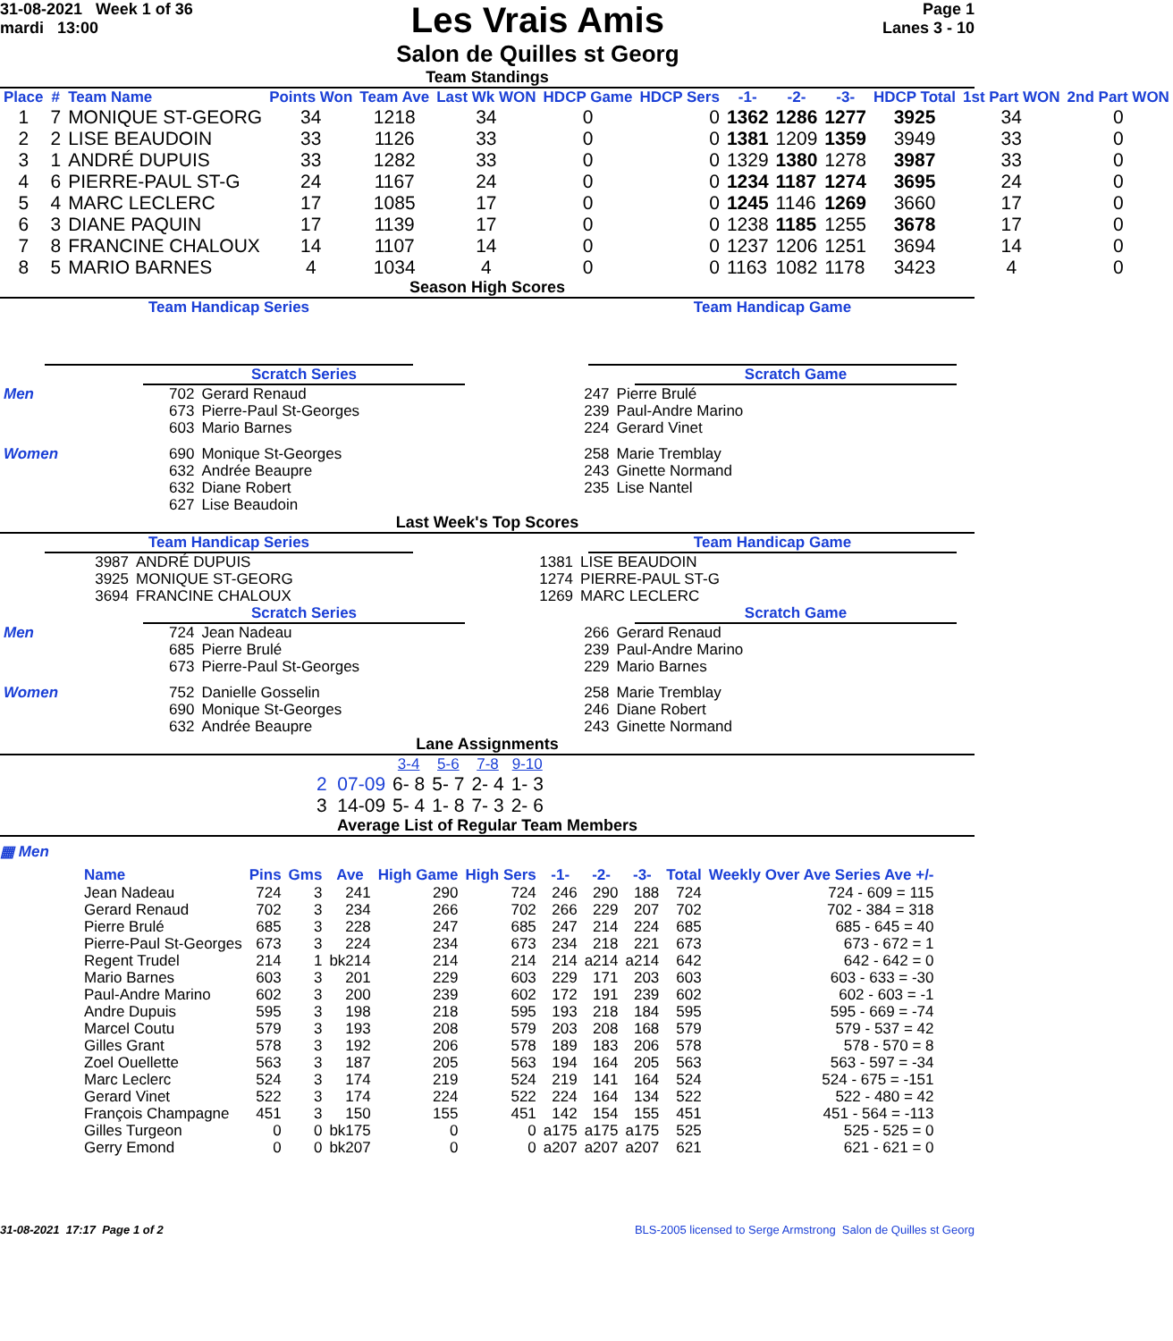31-08-2021 Week 1 of 36
mardi 13:00
Les Vrais Amis
Salon de Quilles st Georg
Page 1
Lanes 3 - 10
Team Standings
| Place | # | Team Name | Points Won | Team Ave | Last Wk WON | HDCP Game | HDCP Sers | -1- | -2- | -3- | HDCP Total | 1st Part WON | 2nd Part WON |
| --- | --- | --- | --- | --- | --- | --- | --- | --- | --- | --- | --- | --- | --- |
| 1 | 7 | MONIQUE ST-GEORG | 34 | 1218 | 34 | 0 | 0 | 1362 | 1286 | 1277 | 3925 | 34 | 0 |
| 2 | 2 | LISE BEAUDOIN | 33 | 1126 | 33 | 0 | 0 | 1381 | 1209 | 1359 | 3949 | 33 | 0 |
| 3 | 1 | ANDRÉ DUPUIS | 33 | 1282 | 33 | 0 | 0 | 1329 | 1380 | 1278 | 3987 | 33 | 0 |
| 4 | 6 | PIERRE-PAUL ST-G | 24 | 1167 | 24 | 0 | 0 | 1234 | 1187 | 1274 | 3695 | 24 | 0 |
| 5 | 4 | MARC LECLERC | 17 | 1085 | 17 | 0 | 0 | 1245 | 1146 | 1269 | 3660 | 17 | 0 |
| 6 | 3 | DIANE PAQUIN | 17 | 1139 | 17 | 0 | 0 | 1238 | 1185 | 1255 | 3678 | 17 | 0 |
| 7 | 8 | FRANCINE CHALOUX | 14 | 1107 | 14 | 0 | 0 | 1237 | 1206 | 1251 | 3694 | 14 | 0 |
| 8 | 5 | MARIO BARNES | 4 | 1034 | 4 | 0 | 0 | 1163 | 1082 | 1178 | 3423 | 4 | 0 |
Season High Scores
Team Handicap Series Team Handicap Game
Scratch Series Scratch Game
| Men | 702 | Gerard Renaud | 247 | Pierre Brulé |
| | 673 | Pierre-Paul St-Georges | 239 | Paul-Andre Marino |
| | 603 | Mario Barnes | 224 | Gerard Vinet |
| Women | 690 | Monique St-Georges | 258 | Marie Tremblay |
| | 632 | Andrée Beaupre | 243 | Ginette Normand |
| | 632 | Diane Robert | 235 | Lise Nantel |
| | 627 | Lise Beaudoin | | |
Last Week's Top Scores
Team Handicap Series Team Handicap Game
| 3987 | ANDRÉ DUPUIS | 1381 | LISE BEAUDOIN |
| 3925 | MONIQUE ST-GEORG | 1274 | PIERRE-PAUL ST-G |
| 3694 | FRANCINE CHALOUX | 1269 | MARC LECLERC |
Scratch Series Scratch Game
| Men | 724 | Jean Nadeau | 266 | Gerard Renaud |
| | 685 | Pierre Brulé | 239 | Paul-Andre Marino |
| | 673 | Pierre-Paul St-Georges | 229 | Mario Barnes |
| Women | 752 | Danielle Gosselin | 258 | Marie Tremblay |
| | 690 | Monique St-Georges | 246 | Diane Robert |
| | 632 | Andrée Beaupre | 243 | Ginette Normand |
Lane Assignments
| | 3-4 | 5-6 | 7-8 | 9-10 |
| 2 07-09 | 6- 8 | 5- 7 | 2- 4 | 1- 3 |
| 3 14-09 | 5- 4 | 1- 8 | 7- 3 | 2- 6 |
Average List of Regular Team Members
▦ Men
| Name | Pins | Gms | Ave | High Game | High Sers | -1- | -2- | -3- | Total | Weekly Over Ave Series Ave +/- |
| --- | --- | --- | --- | --- | --- | --- | --- | --- | --- | --- |
| Jean Nadeau | 724 | 3 | 241 | 290 | 724 | 246 | 290 | 188 | 724 | 724 - 609 = 115 |
| Gerard Renaud | 702 | 3 | 234 | 266 | 702 | 266 | 229 | 207 | 702 | 702 - 384 = 318 |
| Pierre Brulé | 685 | 3 | 228 | 247 | 685 | 247 | 214 | 224 | 685 | 685 - 645 = 40 |
| Pierre-Paul St-Georges | 673 | 3 | 224 | 234 | 673 | 234 | 218 | 221 | 673 | 673 - 672 = 1 |
| Regent Trudel | 214 | 1 | bk214 | 214 | 214 | 214 | a214 | a214 | 642 | 642 - 642 = 0 |
| Mario Barnes | 603 | 3 | 201 | 229 | 603 | 229 | 171 | 203 | 603 | 603 - 633 = -30 |
| Paul-Andre Marino | 602 | 3 | 200 | 239 | 602 | 172 | 191 | 239 | 602 | 602 - 603 = -1 |
| Andre Dupuis | 595 | 3 | 198 | 218 | 595 | 193 | 218 | 184 | 595 | 595 - 669 = -74 |
| Marcel Coutu | 579 | 3 | 193 | 208 | 579 | 203 | 208 | 168 | 579 | 579 - 537 = 42 |
| Gilles Grant | 578 | 3 | 192 | 206 | 578 | 189 | 183 | 206 | 578 | 578 - 570 = 8 |
| Zoel Ouellette | 563 | 3 | 187 | 205 | 563 | 194 | 164 | 205 | 563 | 563 - 597 = -34 |
| Marc Leclerc | 524 | 3 | 174 | 219 | 524 | 219 | 141 | 164 | 524 | 524 - 675 = -151 |
| Gerard Vinet | 522 | 3 | 174 | 224 | 522 | 224 | 164 | 134 | 522 | 522 - 480 = 42 |
| François Champagne | 451 | 3 | 150 | 155 | 451 | 142 | 154 | 155 | 451 | 451 - 564 = -113 |
| Gilles Turgeon | 0 | 0 | bk175 | 0 | 0 | a175 | a175 | a175 | 525 | 525 - 525 = 0 |
| Gerry Emond | 0 | 0 | bk207 | 0 | 0 | a207 | a207 | a207 | 621 | 621 - 621 = 0 |
31-08-2021 17:17 Page 1 of 2 BLS-2005 licensed to Serge Armstrong Salon de Quilles st Georg